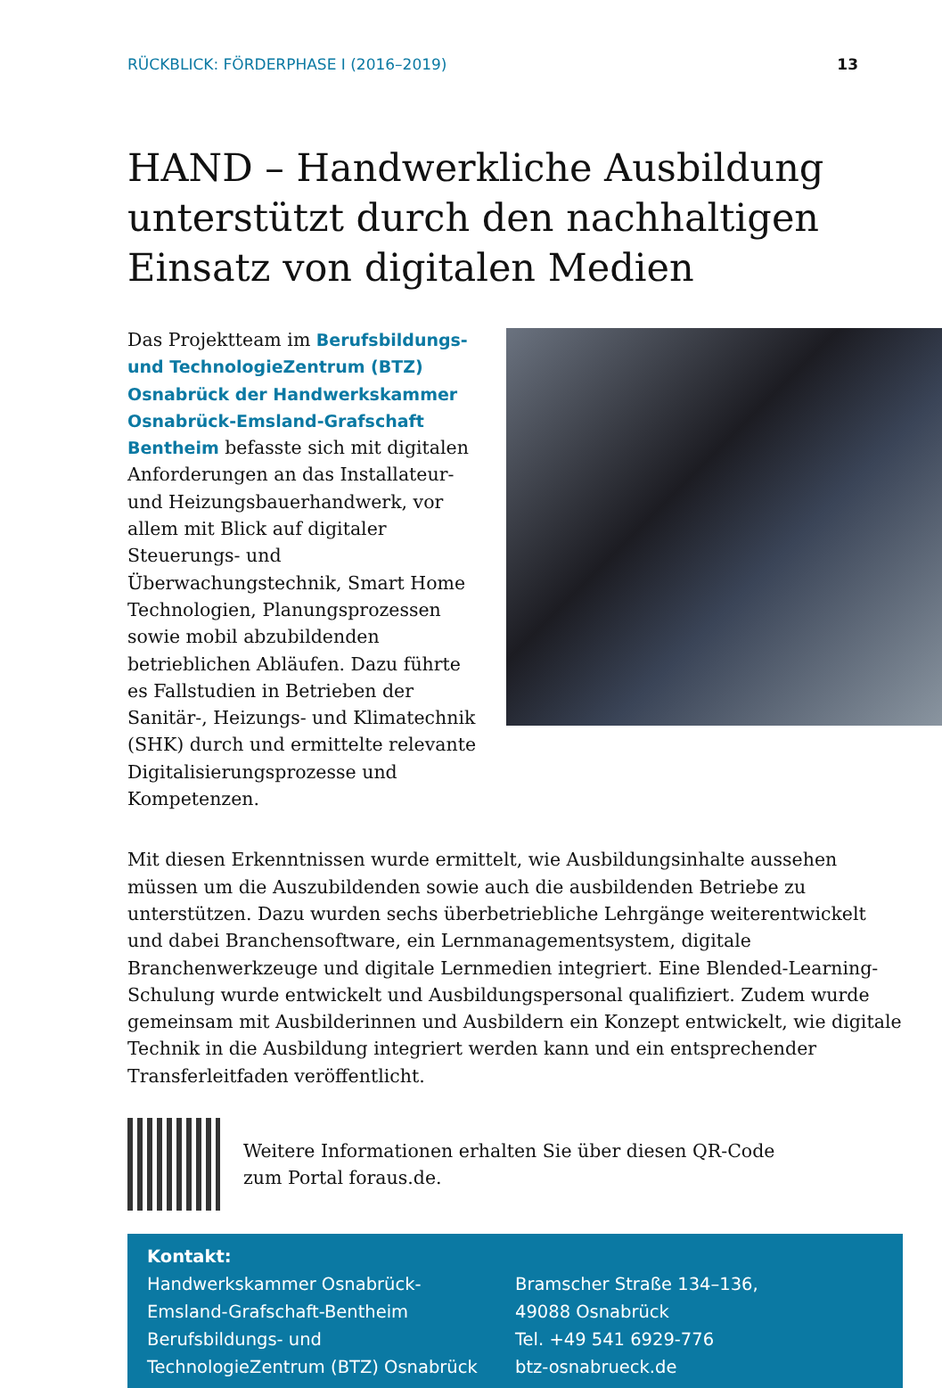RÜCKBLICK: FÖRDERPHASE I (2016–2019) 13
HAND – Handwerkliche Ausbildung unterstützt durch den nachhaltigen Einsatz von digitalen Medien
Das Projektteam im Berufsbildungs- und TechnologieZentrum (BTZ) Osnabrück der Handwerkskammer Osnabrück-Emsland-Grafschaft Bentheim befasste sich mit digitalen Anforderungen an das Installateur- und Heizungsbauerhandwerk, vor allem mit Blick auf digitaler Steuerungs- und Überwachungstechnik, Smart Home Technologien, Planungsprozessen sowie mobil abzubildenden betrieblichen Abläufen. Dazu führte es Fallstudien in Betrieben der Sanitär-, Heizungs- und Klimatechnik (SHK) durch und ermittelte relevante Digitalisierungsprozesse und Kompetenzen.
Mit diesen Erkenntnissen wurde ermittelt, wie Ausbildungsinhalte aussehen müssen um die Auszubildenden sowie auch die ausbildenden Betriebe zu unterstützen. Dazu wurden sechs überbetriebliche Lehrgänge weiterentwickelt und dabei Branchensoftware, ein Lernmanagementsystem, digitale Branchenwerkzeuge und digitale Lernmedien integriert. Eine Blended-Learning-Schulung wurde entwickelt und Ausbildungspersonal qualifiziert. Zudem wurde gemeinsam mit Ausbilderinnen und Ausbildern ein Konzept entwickelt, wie digitale Technik in die Ausbildung integriert werden kann und ein entsprechender Transferleitfaden veröffentlicht.
Weitere Informationen erhalten Sie über diesen QR-Code
zum Portal foraus.de.
Kontakt:
Handwerkskammer Osnabrück-
Emsland-Grafschaft-Bentheim
Berufsbildungs- und
TechnologieZentrum (BTZ) Osnabrück
Bramscher Straße 134–136,
49088 Osnabrück
Tel. +49 541 6929-776
btz-osnabrueck.de